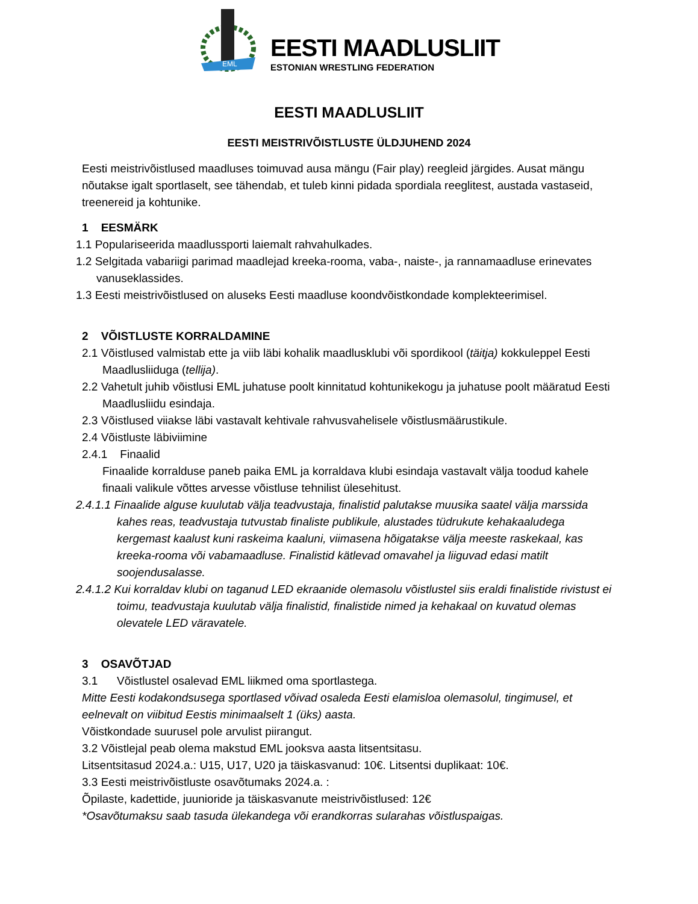EML
EESTI MAADLUSLIIT
ESTONIAN WRESTLING FEDERATION
EESTI MAADLUSLIIT
EESTI MEISTRIVÕISTLUSTE ÜLDJUHEND 2024
Eesti meistrivõistlused maadluses toimuvad ausa mängu (Fair play) reegleid järgides. Ausat mängu nõutakse igalt sportlaselt, see tähendab, et tuleb kinni pidada spordiala reeglitest, austada vastaseid, treenereid ja kohtunike.
1 EESMÄRK
1.1 Populariseerida maadlussporti laiemalt rahvahulkades.
1.2 Selgitada vabariigi parimad maadlejad kreeka-rooma, vaba-, naiste-, ja rannamaadluse erinevates vanuseklassides.
1.3 Eesti meistrivõistlused on aluseks Eesti maadluse koondvõistkondade komplekteerimisel.
2 VÕISTLUSTE KORRALDAMINE
2.1 Võistlused valmistab ette ja viib läbi kohalik maadlusklubi või spordikool (täitja) kokkuleppel Eesti Maadlusliiduga (tellija).
2.2 Vahetult juhib võistlusi EML juhatuse poolt kinnitatud kohtunikekogu ja juhatuse poolt määratud Eesti Maadlusliidu esindaja.
2.3 Võistlused viiakse läbi vastavalt kehtivale rahvusvahelisele võistlusmäärustikule.
2.4 Võistluste läbiviimine
2.4.1 Finaalid
Finaalide korralduse paneb paika EML ja korraldava klubi esindaja vastavalt välja toodud kahele finaali valikule võttes arvesse võistluse tehnilist ülesehitust.
2.4.1.1 Finaalide alguse kuulutab välja teadvustaja, finalistid palutakse muusika saatel välja marssida kahes reas, teadvustaja tutvustab finaliste publikule, alustades tüdrukute kehakaaludega kergemast kaalust kuni raskeima kaaluni, viimasena hõigatakse välja meeste raskekaal, kas kreeka-rooma või vabamaadluse. Finalistid kätlevad omavahel ja liiguvad edasi matilt soojendusalasse.
2.4.1.2 Kui korraldav klubi on taganud LED ekraanide olemasolu võistlustel siis eraldi finalistide rivistust ei toimu, teadvustaja kuulutab välja finalistid, finalistide nimed ja kehakaal on kuvatud olemas olevatele LED väravatele.
3 OSAVÕTJAD
3.1 Võistlustel osalevad EML liikmed oma sportlastega.
Mitte Eesti kodakondsusega sportlased võivad osaleda Eesti elamisloa olemasolul, tingimusel, et eelnevalt on viibitud Eestis minimaalselt 1 (üks) aasta.
Võistkondade suurusel pole arvulist piirangut.
3.2 Võistlejal peab olema makstud EML jooksva aasta litsentsitasu.
Litsentsitasud 2024.a.: U15, U17, U20 ja täiskasvanud: 10€. Litsentsi duplikaat: 10€.
3.3 Eesti meistrivõistluste osavõtumaks 2024.a. :
Õpilaste, kadettide, juunioride ja täiskasvanute meistrivõistlused: 12€
*Osavõtumaksu saab tasuda ülekandega või erandkorras sularahas võistluspaigas.